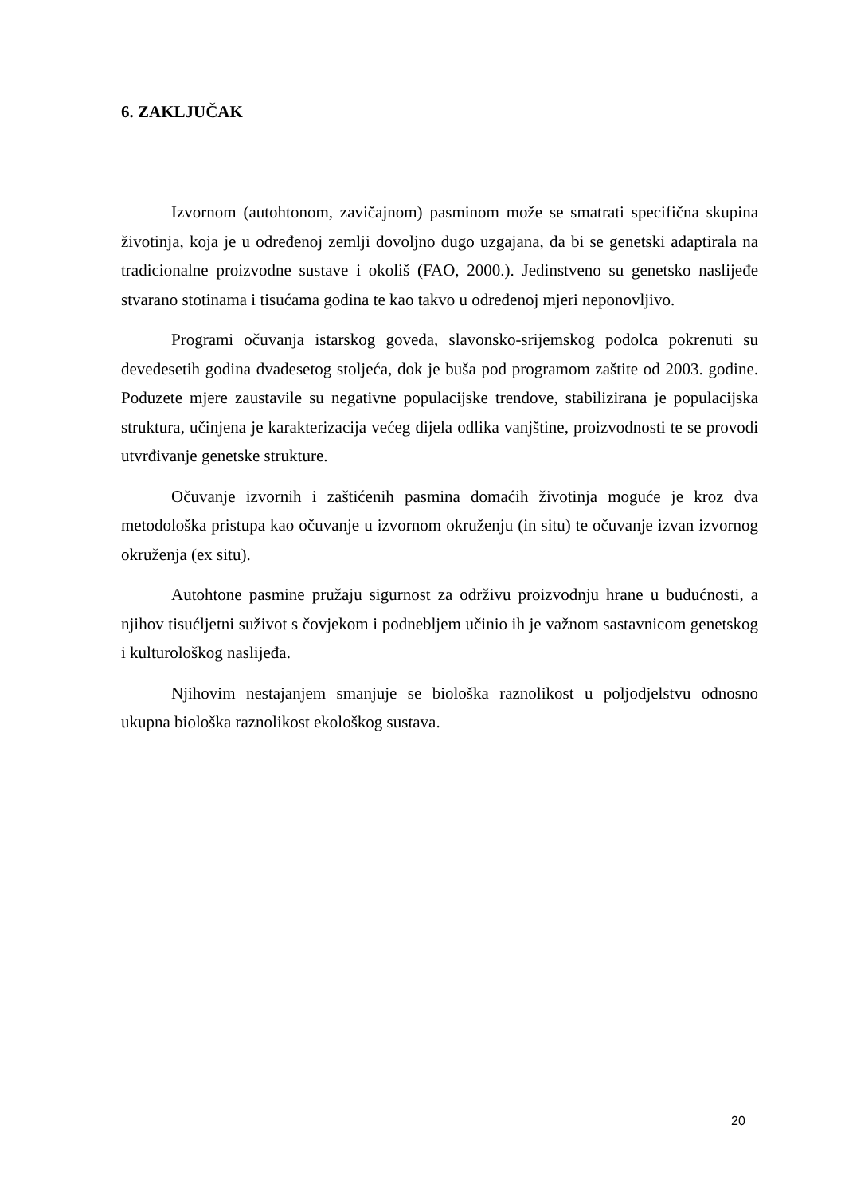6. ZAKLJUČAK
Izvornom (autohtonom, zavičajnom) pasminom može se smatrati specifična skupina životinja, koja je u određenoj zemlji dovoljno dugo uzgajana, da bi se genetski adaptirala na tradicionalne proizvodne sustave i okoliš (FAO, 2000.). Jedinstveno su genetsko naslijeđe stvarano stotinama i tisućama godina te kao takvo u određenoj mjeri neponovljivo.
Programi očuvanja istarskog goveda, slavonsko-srijemskog podolca pokrenuti su devedesetih godina dvadesetog stoljeća, dok je buša pod programom zaštite od 2003. godine. Poduzete mjere zaustavile su negativne populacijske trendove, stabilizirana je populacijska struktura, učinjena je karakterizacija većeg dijela odlika vanjštine, proizvodnosti te se provodi utvrđivanje genetske strukture.
Očuvanje izvornih i zaštićenih pasmina domaćih životinja moguće je kroz dva metodološka pristupa kao očuvanje u izvornom okruženju (in situ) te očuvanje izvan izvornog okruženja (ex situ).
Autohtone pasmine pružaju sigurnost za održivu proizvodnju hrane u budućnosti, a njihov tisućljetni suživot s čovjekom i podnebljem učinio ih je važnom sastavnicom genetskog i kulturološkog naslijeđa.
Njihovim nestajanjem smanjuje se biološka raznolikost u poljodjelstvu odnosno ukupna biološka raznolikost ekološkog sustava.
20